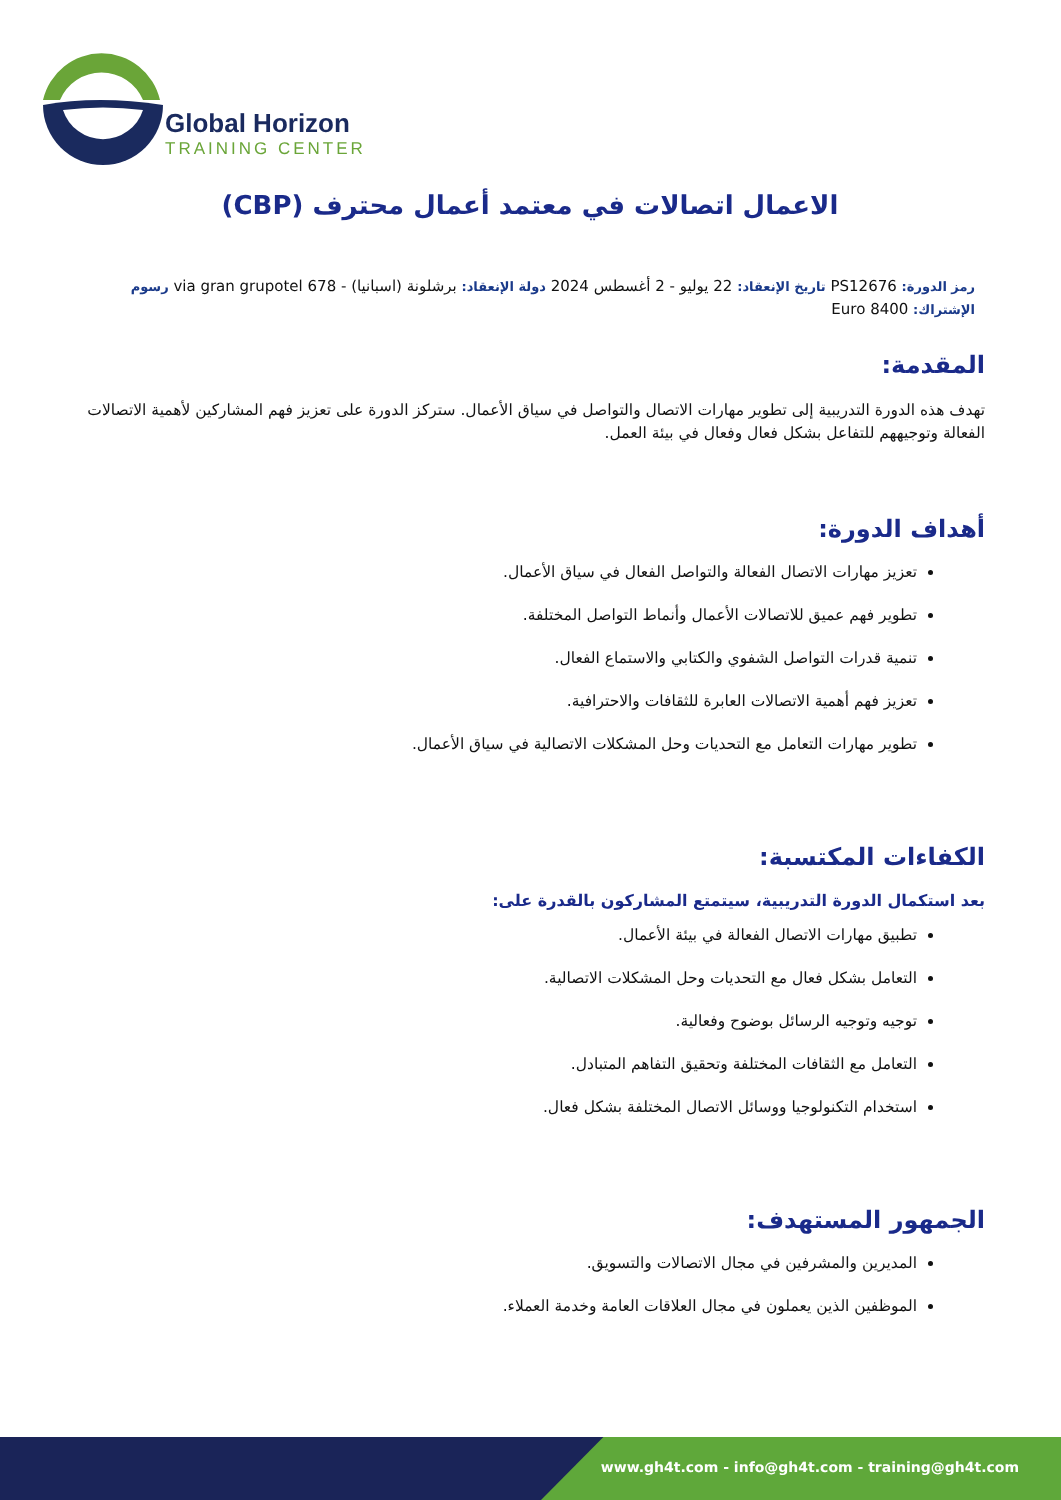Global Horizon
TRAINING CENTER
الاعمال اتصالات في معتمد أعمال محترف (CBP)
رمز الدورة: PS12676 تاريخ الإنعقاد: 22 يوليو - 2 أغسطس 2024 دولة الإنعقاد: برشلونة (اسبانيا) - 678 via gran grupotel رسوم الإشتراك: 8400 Euro
المقدمة:
تهدف هذه الدورة التدريبية إلى تطوير مهارات الاتصال والتواصل في سياق الأعمال. ستركز الدورة على تعزيز فهم المشاركين لأهمية الاتصالات الفعالة وتوجيههم للتفاعل بشكل فعال وفعال في بيئة العمل.
أهداف الدورة:
تعزيز مهارات الاتصال الفعالة والتواصل الفعال في سياق الأعمال.
تطوير فهم عميق للاتصالات الأعمال وأنماط التواصل المختلفة.
تنمية قدرات التواصل الشفوي والكتابي والاستماع الفعال.
تعزيز فهم أهمية الاتصالات العابرة للثقافات والاحترافية.
تطوير مهارات التعامل مع التحديات وحل المشكلات الاتصالية في سياق الأعمال.
الكفاءات المكتسبة:
بعد استكمال الدورة التدريبية، سيتمتع المشاركون بالقدرة على:
تطبيق مهارات الاتصال الفعالة في بيئة الأعمال.
التعامل بشكل فعال مع التحديات وحل المشكلات الاتصالية.
توجيه وتوجيه الرسائل بوضوح وفعالية.
التعامل مع الثقافات المختلفة وتحقيق التفاهم المتبادل.
استخدام التكنولوجيا ووسائل الاتصال المختلفة بشكل فعال.
الجمهور المستهدف:
المديرين والمشرفين في مجال الاتصالات والتسويق.
الموظفين الذين يعملون في مجال العلاقات العامة وخدمة العملاء.
www.gh4t.com - info@gh4t.com - training@gh4t.com